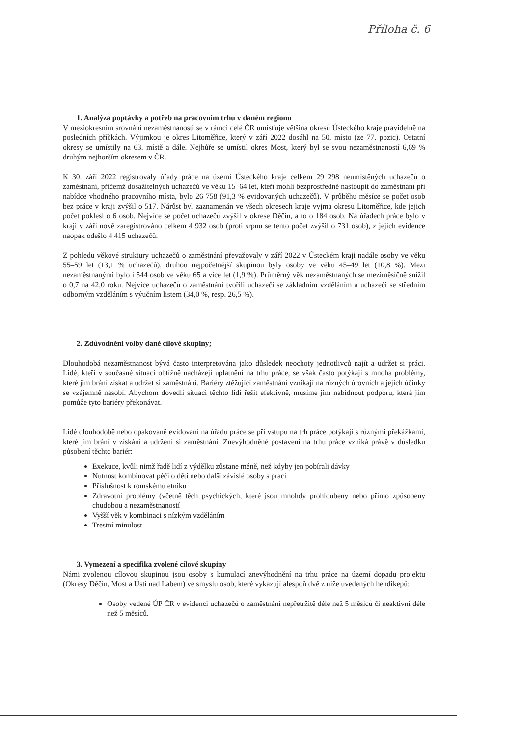Příloha č. 6
1. Analýza poptávky a potřeb na pracovním trhu v daném regionu
V meziokresním srovnání nezaměstnanosti se v rámci celé ČR umísťuje většina okresů Ústeckého kraje pravidelně na posledních příčkách. Výjimkou je okres Litoměřice, který v září 2022 dosáhl na 50. místo (ze 77. pozic). Ostatní okresy se umístily na 63. místě a dále. Nejhůře se umístil okres Most, který byl se svou nezaměstnaností 6,69 % druhým nejhorším okresem v ČR.
K 30. září 2022 registrovaly úřady práce na území Ústeckého kraje celkem 29 298 neumístěných uchazečů o zaměstnání, přičemž dosažitelných uchazečů ve věku 15–64 let, kteří mohli bezprostředně nastoupit do zaměstnání při nabídce vhodného pracovního místa, bylo 26 758 (91,3 % evidovaných uchazečů). V průběhu měsíce se počet osob bez práce v kraji zvýšil o 517. Nárůst byl zaznamenán ve všech okresech kraje vyjma okresu Litoměřice, kde jejich počet poklesl o 6 osob. Nejvíce se počet uchazečů zvýšil v okrese Děčín, a to o 184 osob. Na úřadech práce bylo v kraji v září nově zaregistrováno celkem 4 932 osob (proti srpnu se tento počet zvýšil o 731 osob), z jejich evidence naopak odešlo 4 415 uchazečů.
Z pohledu věkové struktury uchazečů o zaměstnání převažovaly v září 2022 v Ústeckém kraji nadále osoby ve věku 55–59 let (13,1 % uchazečů), druhou nejpočetnější skupinou byly osoby ve věku 45–49 let (10,8 %). Mezi nezaměstnanými bylo i 544 osob ve věku 65 a více let (1,9 %). Průměrný věk nezaměstnaných se meziměsíčně snížil o 0,7 na 42,0 roku. Nejvíce uchazečů o zaměstnání tvořili uchazeči se základním vzděláním a uchazeči se středním odborným vzděláním s výučním listem (34,0 %, resp. 26,5 %).
2. Zdůvodnění volby dané cílové skupiny;
Dlouhodobá nezaměstnanost bývá často interpretována jako důsledek neochoty jednotlivců najít a udržet si práci. Lidé, kteří v současné situaci obtížně nacházejí uplatnění na trhu práce, se však často potýkají s mnoha problémy, které jim brání získat a udržet si zaměstnání. Bariéry ztěžující zaměstnání vznikají na různých úrovních a jejich účinky se vzájemně násobí. Abychom dovedli situaci těchto lidí řešit efektivně, musíme jim nabídnout podporu, která jim pomůže tyto bariéry překonávat.
Lidé dlouhodobě nebo opakovaně evidovaní na úřadu práce se při vstupu na trh práce potýkají s různými překážkami, které jim brání v získání a udržení si zaměstnání. Znevýhodněné postavení na trhu práce vzniká právě v důsledku působení těchto bariér:
Exekuce, kvůli nimž řadě lidí z výdělku zůstane méně, než kdyby jen pobírali dávky
Nutnost kombinovat péči o děti nebo další závislé osoby s prací
Příslušnost k romskému etniku
Zdravotní problémy (včetně těch psychických, které jsou mnohdy prohloubeny nebo přímo způsobeny chudobou a nezaměstnaností
Vyšší věk v kombinaci s nízkým vzděláním
Trestní minulost
3. Vymezení a specifika zvolené cílové skupiny
Námi zvolenou cílovou skupinou jsou osoby s kumulací znevýhodnění na trhu práce na území dopadu projektu (Okresy Děčín, Most a Ústí nad Labem) ve smyslu osob, které vykazují alespoň dvě z níže uvedených hendikepů:
Osoby vedené ÚP ČR v evidenci uchazečů o zaměstnání nepřetržitě déle než 5 měsíců či neaktivní déle než 5 měsíců.